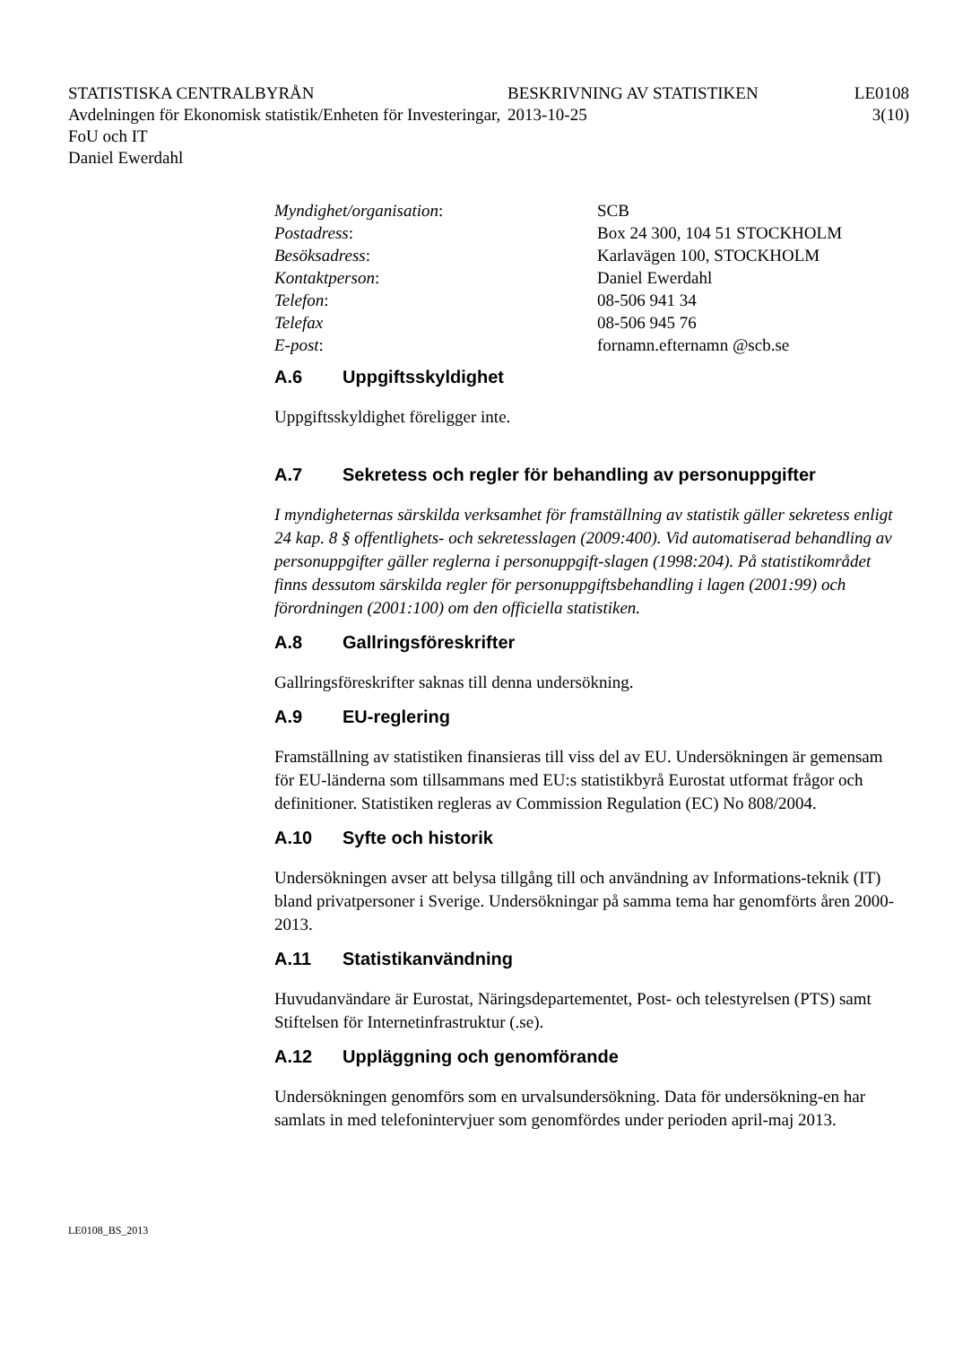STATISTISKA CENTRALBYRÅN
Avdelningen för Ekonomisk statistik/Enheten för Investeringar, FoU och IT
Daniel Ewerdahl
BESKRIVNING AV STATISTIKEN
2013-10-25
LE0108
3(10)
Myndighet/organisation: SCB
Postadress: Box 24 300, 104 51 STOCKHOLM
Besöksadress: Karlavägen 100, STOCKHOLM
Kontaktperson: Daniel Ewerdahl
Telefon: 08-506 941 34
Telefax 08-506 945 76
E-post: fornamn.efternamn @scb.se
A.6 Uppgiftsskyldighet
Uppgiftsskyldighet föreligger inte.
A.7 Sekretess och regler för behandling av personuppgifter
I myndigheternas särskilda verksamhet för framställning av statistik gäller sekretess enligt 24 kap. 8 § offentlighets- och sekretesslagen (2009:400). Vid automatiserad behandling av personuppgifter gäller reglerna i personuppgift-slagen (1998:204). På statistikområdet finns dessutom särskilda regler för personuppgiftsbehandling i lagen (2001:99) och förordningen (2001:100) om den officiella statistiken.
A.8 Gallringsföreskrifter
Gallringsföreskrifter saknas till denna undersökning.
A.9 EU-reglering
Framställning av statistiken finansieras till viss del av EU. Undersökningen är gemensam för EU-länderna som tillsammans med EU:s statistikbyrå Eurostat utformat frågor och definitioner. Statistiken regleras av Commission Regulation (EC) No 808/2004.
A.10 Syfte och historik
Undersökningen avser att belysa tillgång till och användning av Informations-teknik (IT) bland privatpersoner i Sverige. Undersökningar på samma tema har genomförts åren 2000-2013.
A.11 Statistikanvändning
Huvudanvändare är Eurostat, Näringsdepartementet, Post- och telestyrelsen (PTS) samt Stiftelsen för Internetinfrastruktur (.se).
A.12 Uppläggning och genomförande
Undersökningen genomförs som en urvalsundersökning. Data för undersökning-en har samlats in med telefonintervjuer som genomfördes under perioden april-maj 2013.
LE0108_BS_2013